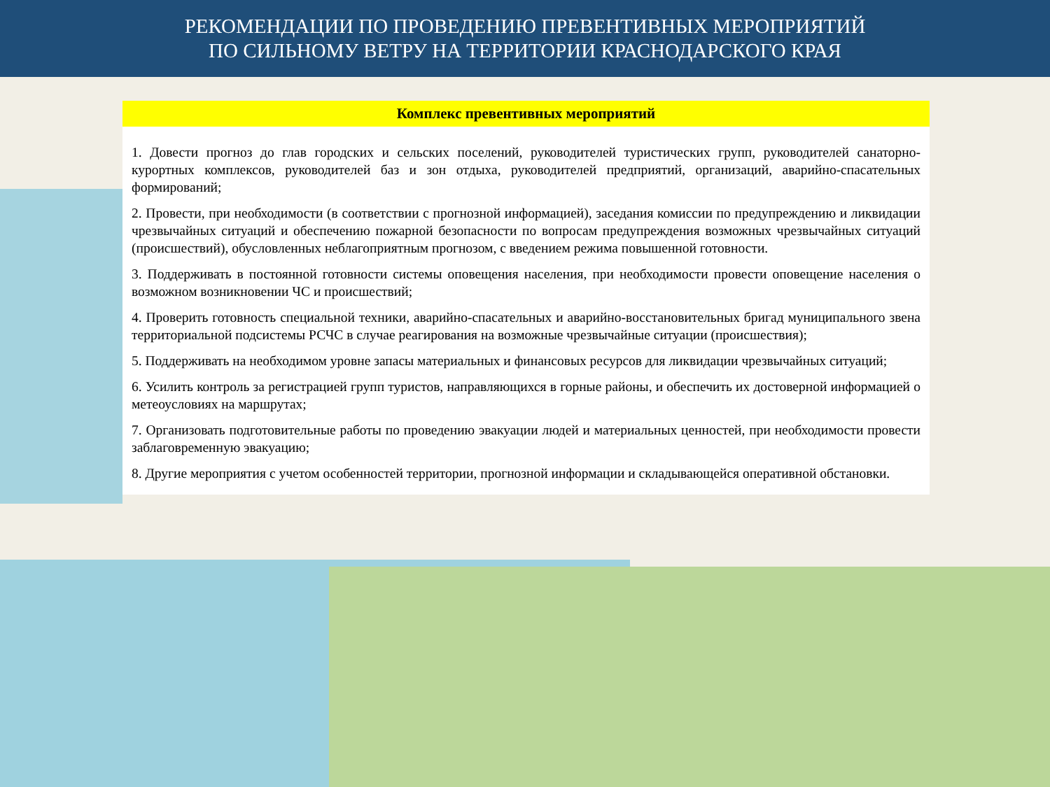РЕКОМЕНДАЦИИ ПО ПРОВЕДЕНИЮ ПРЕВЕНТИВНЫХ МЕРОПРИЯТИЙ
ПО СИЛЬНОМУ ВЕТРУ НА ТЕРРИТОРИИ КРАСНОДАРСКОГО КРАЯ
Комплекс превентивных мероприятий
1. Довести прогноз до глав городских и сельских поселений, руководителей туристических групп, руководителей санаторно-курортных комплексов, руководителей баз и зон отдыха, руководителей предприятий, организаций, аварийно-спасательных формирований;
2. Провести, при необходимости (в соответствии с прогнозной информацией), заседания комиссии по предупреждению и ликвидации чрезвычайных ситуаций и обеспечению пожарной безопасности по вопросам предупреждения возможных чрезвычайных ситуаций (происшествий), обусловленных неблагоприятным прогнозом, с введением режима повышенной готовности.
3. Поддерживать в постоянной готовности системы оповещения населения, при необходимости провести оповещение населения о возможном возникновении ЧС и происшествий;
4. Проверить готовность специальной техники, аварийно-спасательных и аварийно-восстановительных бригад муниципального звена территориальной подсистемы РСЧС в случае реагирования на возможные чрезвычайные ситуации (происшествия);
5. Поддерживать на необходимом уровне запасы материальных и финансовых ресурсов для ликвидации чрезвычайных ситуаций;
6. Усилить контроль за регистрацией групп туристов, направляющихся в горные районы, и обеспечить их достоверной информацией о метеоусловиях на маршрутах;
7. Организовать подготовительные работы по проведению эвакуации людей и материальных ценностей, при необходимости провести заблаговременную эвакуацию;
8. Другие мероприятия с учетом особенностей территории, прогнозной информации и складывающейся оперативной обстановки.